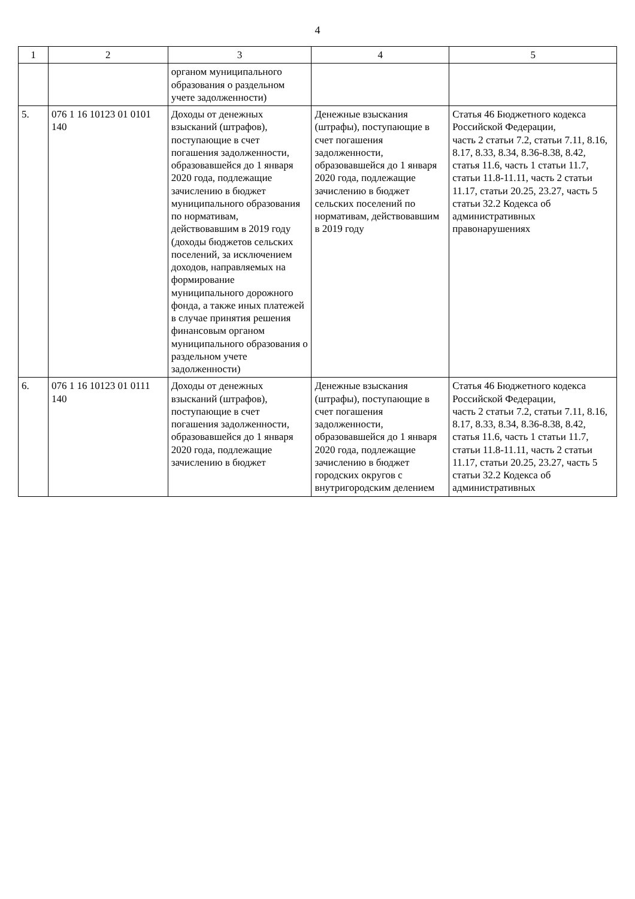4
| 1 | 2 | 3 | 4 | 5 |
| --- | --- | --- | --- | --- |
| | | органом муниципального образования о раздельном учете задолженности) | | |
| 5. | 076 1 16 10123 01 0101 140 | Доходы от денежных взысканий (штрафов), поступающие в счет погашения задолженности, образовавшейся до 1 января 2020 года, подлежащие зачислению в бюджет муниципального образования по нормативам, действовавшим в 2019 году (доходы бюджетов сельских поселений, за исключением доходов, направляемых на формирование муниципального дорожного фонда, а также иных платежей в случае принятия решения финансовым органом муниципального образования о раздельном учете задолженности) | Денежные взыскания (штрафы), поступающие в счет погашения задолженности, образовавшейся до 1 января 2020 года, подлежащие зачислению в бюджет сельских поселений по нормативам, действовавшим в 2019 году | Статья 46 Бюджетного кодекса Российской Федерации, часть 2 статьи 7.2, статьи 7.11, 8.16, 8.17, 8.33, 8.34, 8.36-8.38, 8.42, статья 11.6, часть 1 статьи 11.7, статьи 11.8-11.11, часть 2 статьи 11.17, статьи 20.25, 23.27, часть 5 статьи 32.2 Кодекса об административных правонарушениях |
| 6. | 076 1 16 10123 01 0111 140 | Доходы от денежных взысканий (штрафов), поступающие в счет погашения задолженности, образовавшейся до 1 января 2020 года, подлежащие зачислению в бюджет | Денежные взыскания (штрафы), поступающие в счет погашения задолженности, образовавшейся до 1 января 2020 года, подлежащие зачислению в бюджет городских округов с внутригородским делением | Статья 46 Бюджетного кодекса Российской Федерации, часть 2 статьи 7.2, статьи 7.11, 8.16, 8.17, 8.33, 8.34, 8.36-8.38, 8.42, статья 11.6, часть 1 статьи 11.7, статьи 11.8-11.11, часть 2 статьи 11.17, статьи 20.25, 23.27, часть 5 статьи 32.2 Кодекса об административных |